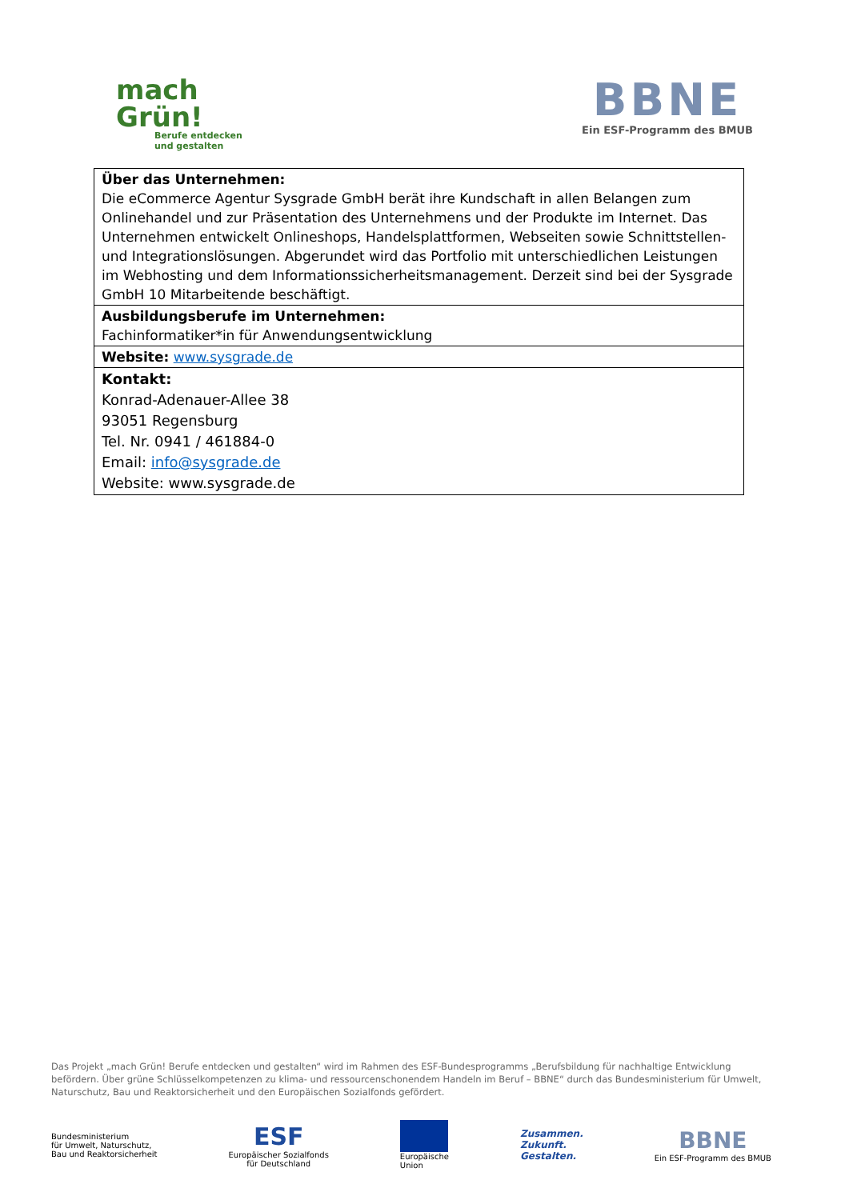mach
Grün!
Berufe entdecken
und gestalten
BBNE
Ein ESF-Programm des BMUB
| Über das Unternehmen: Die eCommerce Agentur Sysgrade GmbH berät ihre Kundschaft in allen Belangen zum Onlinehandel und zur Präsentation des Unternehmens und der Produkte im Internet. Das Unternehmen entwickelt Onlineshops, Handelsplattformen, Webseiten sowie Schnittstellen- und Integrationslösungen. Abgerundet wird das Portfolio mit unterschiedlichen Leistungen im Webhosting und dem Informationssicherheitsmanagement. Derzeit sind bei der Sysgrade GmbH 10 Mitarbeitende beschäftigt. |
| Ausbildungsberufe im Unternehmen: Fachinformatiker*in für Anwendungsentwicklung |
| Website: www.sysgrade.de |
| Kontakt: Konrad-Adenauer-Allee 38 93051 Regensburg Tel. Nr. 0941 / 461884-0 Email: info@sysgrade.de Website: www.sysgrade.de |
Das Projekt „mach Grün! Berufe entdecken und gestalten“ wird im Rahmen des ESF-Bundesprogramms „Berufsbildung für nachhaltige Entwicklung befördern. Über grüne Schlüsselkompetenzen zu klima- und ressourcenschonendem Handeln im Beruf – BBNE“ durch das Bundesministerium für Umwelt, Naturschutz, Bau und Reaktorsicherheit und den Europäischen Sozialfonds gefördert.
Bundesministerium
für Umwelt, Naturschutz,
Bau und Reaktorsicherheit
ESF
Europäischer Sozialfonds
für Deutschland
Europäische
Union
Zusammen.
Zukunft.
Gestalten.
BBNE
Ein ESF-Programm des BMUB